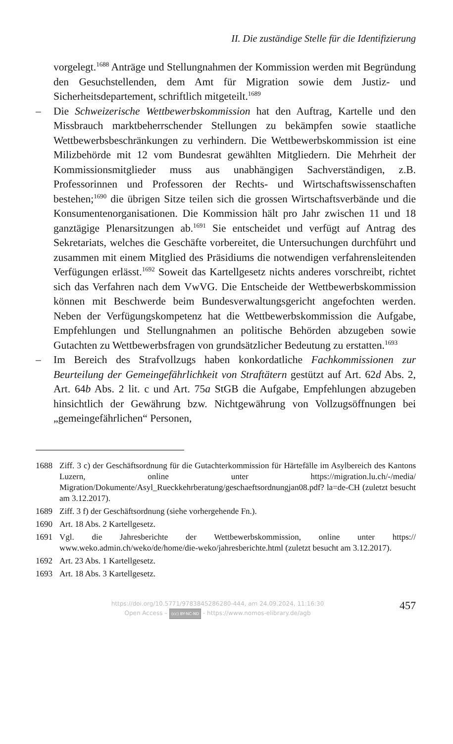II. Die zuständige Stelle für die Identifizierung
vorgelegt.<sup>1688</sup> Anträge und Stellungnahmen der Kommission werden mit Begründung den Gesuchstellenden, dem Amt für Migration sowie dem Justiz- und Sicherheitsdepartement, schriftlich mitgeteilt.<sup>1689</sup>
– Die Schweizerische Wettbewerbskommission hat den Auftrag, Kartelle und den Missbrauch marktbeherrschender Stellungen zu bekämpfen sowie staatliche Wettbewerbsbeschränkungen zu verhindern. Die Wettbewerbskommission ist eine Milizbehörde mit 12 vom Bundesrat gewählten Mitgliedern. Die Mehrheit der Kommissionsmitglieder muss aus unabhängigen Sachverständigen, z.B. Professorinnen und Professoren der Rechts- und Wirtschaftswissenschaften bestehen;<sup>1690</sup> die übrigen Sitze teilen sich die grossen Wirtschaftsverbände und die Konsumentenorganisationen. Die Kommission hält pro Jahr zwischen 11 und 18 ganztägige Plenarsitzungen ab.<sup>1691</sup> Sie entscheidet und verfügt auf Antrag des Sekretariats, welches die Geschäfte vorbereitet, die Untersuchungen durchführt und zusammen mit einem Mitglied des Präsidiums die notwendigen verfahrensleitenden Verfügungen erlässt.<sup>1692</sup> Soweit das Kartellgesetz nichts anderes vorschreibt, richtet sich das Verfahren nach dem VwVG. Die Entscheide der Wettbewerbskommission können mit Beschwerde beim Bundesverwaltungsgericht angefochten werden. Neben der Verfügungskompetenz hat die Wettbewerbskommission die Aufgabe, Empfehlungen und Stellungnahmen an politische Behörden abzugeben sowie Gutachten zu Wettbewerbsfragen von grundsätzlicher Bedeutung zu erstatten.<sup>1693</sup>
– Im Bereich des Strafvollzugs haben konkordatliche Fachkommissionen zur Beurteilung der Gemeingefährlichkeit von Straftätern gestützt auf Art. 62d Abs. 2, Art. 64b Abs. 2 lit. c und Art. 75a StGB die Aufgabe, Empfehlungen abzugeben hinsichtlich der Gewährung bzw. Nichtgewährung von Vollzugsöffnungen bei „gemeingefährlichen“ Personen,
1688 Ziff. 3 c) der Geschäftsordnung für die Gutachterkommission für Härtefälle im Asylbereich des Kantons Luzern, online unter https://migration.lu.ch/-/media/ Migration/Dokumente/Asyl_Rueckkehrberatung/geschaeftsordnungjan08.pdf? la=de-CH (zuletzt besucht am 3.12.2017).
1689 Ziff. 3 f) der Geschäftsordnung (siehe vorhergehende Fn.).
1690 Art. 18 Abs. 2 Kartellgesetz.
1691 Vgl. die Jahresberichte der Wettbewerbskommission, online unter https:// www.weko.admin.ch/weko/de/home/die-weko/jahresberichte.html (zuletzt besucht am 3.12.2017).
1692 Art. 23 Abs. 1 Kartellgesetz.
1693 Art. 18 Abs. 3 Kartellgesetz.
https://doi.org/10.5771/9783845286280-444, am 24.09.2024, 11:16:30
Open Access – (cc) BY-NC-ND - https://www.nomos-elibrary.de/agb
457